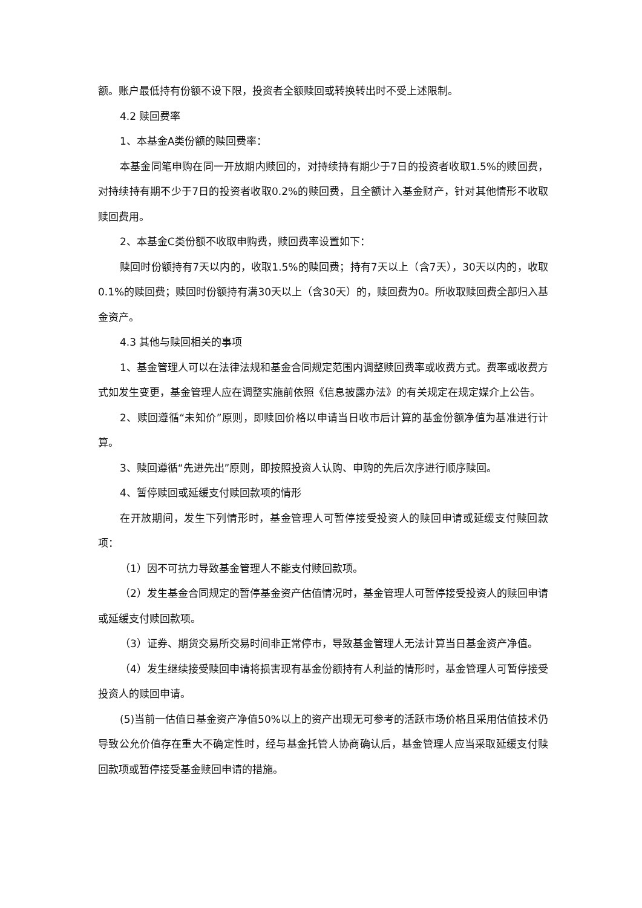额。账户最低持有份额不设下限，投资者全额赎回或转换转出时不受上述限制。
4.2 赎回费率
1、本基金A类份额的赎回费率：
本基金同笔申购在同一开放期内赎回的，对持续持有期少于7日的投资者收取1.5%的赎回费，对持续持有期不少于7日的投资者收取0.2%的赎回费，且全额计入基金财产，针对其他情形不收取赎回费用。
2、本基金C类份额不收取申购费，赎回费率设置如下：
赎回时份额持有7天以内的，收取1.5%的赎回费；持有7天以上（含7天），30天以内的，收取0.1%的赎回费；赎回时份额持有满30天以上（含30天）的，赎回费为0。所收取赎回费全部归入基金资产。
4.3 其他与赎回相关的事项
1、基金管理人可以在法律法规和基金合同规定范围内调整赎回费率或收费方式。费率或收费方式如发生变更，基金管理人应在调整实施前依照《信息披露办法》的有关规定在规定媒介上公告。
2、赎回遵循“未知价”原则，即赎回价格以申请当日收市后计算的基金份额净值为基准进行计算。
3、赎回遵循“先进先出”原则，即按照投资人认购、申购的先后次序进行顺序赎回。
4、暂停赎回或延缓支付赎回款项的情形
在开放期间，发生下列情形时，基金管理人可暂停接受投资人的赎回申请或延缓支付赎回款项：
（1）因不可抗力导致基金管理人不能支付赎回款项。
（2）发生基金合同规定的暂停基金资产估值情况时，基金管理人可暂停接受投资人的赎回申请或延缓支付赎回款项。
（3）证券、期货交易所交易时间非正常停市，导致基金管理人无法计算当日基金资产净值。
（4）发生继续接受赎回申请将损害现有基金份额持有人利益的情形时，基金管理人可暂停接受投资人的赎回申请。
(5)当前一估值日基金资产净值50%以上的资产出现无可参考的活跃市场价格且采用估值技术仍导致公允价值存在重大不确定性时，经与基金托管人协商确认后，基金管理人应当采取延缓支付赎回款项或暂停接受基金赎回申请的措施。